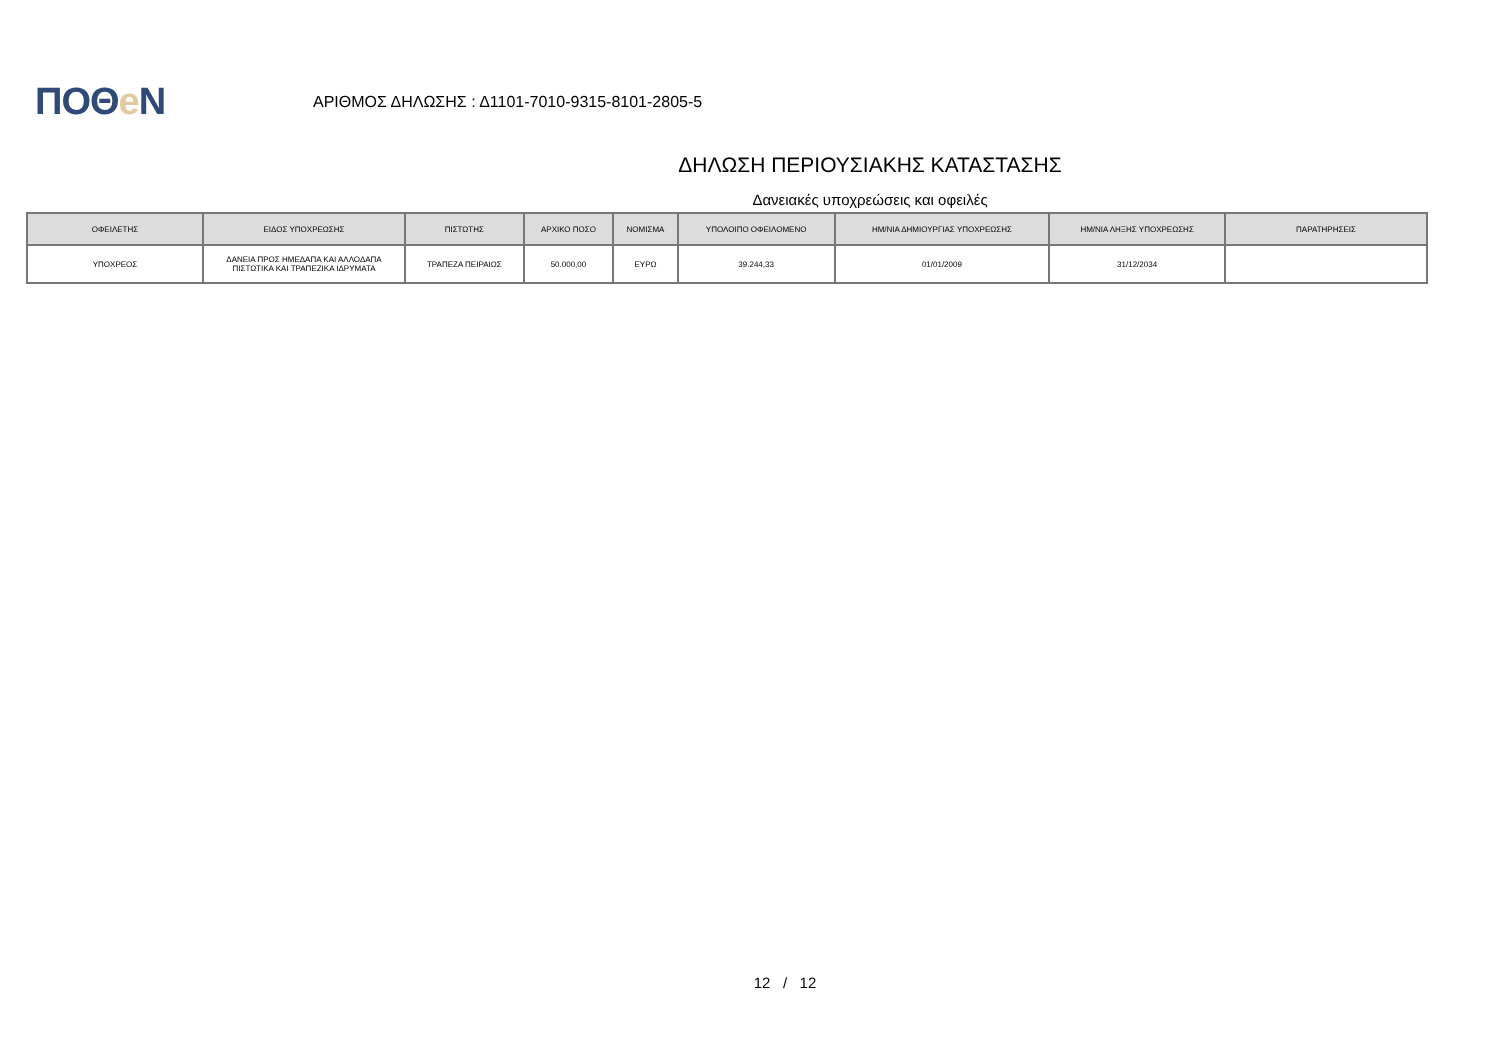ΠΟΘe Ν
ΑΡΙΘΜΟΣ ΔΗΛΩΣΗΣ : Δ1101-7010-9315-8101-2805-5
ΔΗΛΩΣΗ ΠΕΡΙΟΥΣΙΑΚΗΣ ΚΑΤΑΣΤΑΣΗΣ
Δανειακές υποχρεώσεις και οφειλές
| ΟΦΕΙΛΕΤΗΣ | ΕΙΔΟΣ ΥΠΟΧΡΕΩΣΗΣ | ΠΙΣΤΩΤΗΣ | ΑΡΧΙΚΟ ΠΟΣΟ | ΝΟΜΙΣΜΑ | ΥΠΟΛΟΙΠΟ ΟΦΕΙΛΟΜΕΝΟ | ΗΜ/ΝΙΑ ΔΗΜΙΟΥΡΓΙΑΣ ΥΠΟΧΡΕΩΣΗΣ | ΗΜ/ΝΙΑ ΛΗΞΗΣ ΥΠΟΧΡΕΩΣΗΣ | ΠΑΡΑΤΗΡΗΣΕΙΣ |
| --- | --- | --- | --- | --- | --- | --- | --- | --- |
| ΥΠΟΧΡΕΟΣ | ΔΑΝΕΙΑ ΠΡΟΣ ΗΜΕΔΑΠΑ ΚΑΙ ΑΛΛΟΔΑΠΑ ΠΙΣΤΩΤΙΚΑ ΚΑΙ ΤΡΑΠΕΖΙΚΑ ΙΔΡΥΜΑΤΑ | ΤΡΑΠΕΖΑ ΠΕΙΡΑΙΩΣ | 50.000,00 | ΕΥΡΩ | 39.244,33 | 01/01/2009 | 31/12/2034 | |
12 / 12